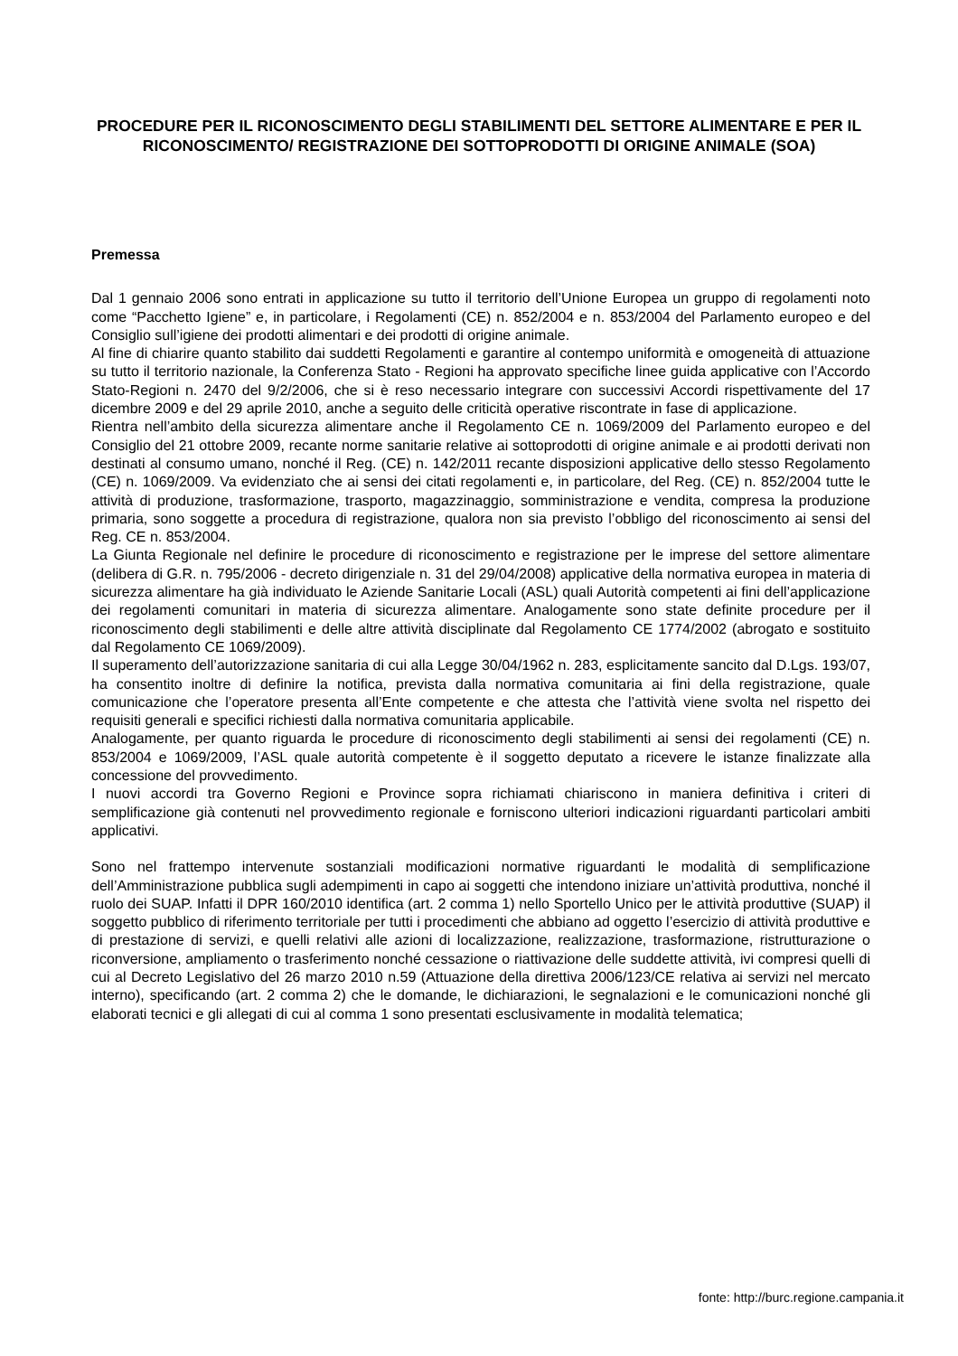PROCEDURE PER IL RICONOSCIMENTO DEGLI STABILIMENTI DEL SETTORE ALIMENTARE E PER IL RICONOSCIMENTO/ REGISTRAZIONE DEI SOTTOPRODOTTI DI ORIGINE ANIMALE (SOA)
Premessa
Dal 1 gennaio 2006 sono entrati in applicazione su tutto il territorio dell’Unione Europea un gruppo di regolamenti noto come “Pacchetto Igiene” e, in particolare, i Regolamenti (CE) n. 852/2004 e n. 853/2004 del Parlamento europeo e del Consiglio sull’igiene dei prodotti alimentari e dei prodotti di origine animale.
Al fine di chiarire quanto stabilito dai suddetti Regolamenti e garantire al contempo uniformità e omogeneità di attuazione su tutto il territorio nazionale, la Conferenza Stato - Regioni ha approvato specifiche linee guida applicative con l’Accordo Stato-Regioni n. 2470 del 9/2/2006, che si è reso necessario integrare con successivi Accordi rispettivamente del 17 dicembre 2009 e del 29 aprile 2010, anche a seguito delle criticità operative riscontrate in fase di applicazione.
Rientra nell’ambito della sicurezza alimentare anche il Regolamento CE n. 1069/2009 del Parlamento europeo e del Consiglio del 21 ottobre 2009, recante norme sanitarie relative ai sottoprodotti di origine animale e ai prodotti derivati non destinati al consumo umano, nonché il Reg. (CE) n. 142/2011 recante disposizioni applicative dello stesso Regolamento (CE) n. 1069/2009. Va evidenziato che ai sensi dei citati regolamenti e, in particolare, del Reg. (CE) n. 852/2004 tutte le attività di produzione, trasformazione, trasporto, magazzinaggio, somministrazione e vendita, compresa la produzione primaria, sono soggette a procedura di registrazione, qualora non sia previsto l’obbligo del riconoscimento ai sensi del Reg. CE n. 853/2004.
La Giunta Regionale nel definire le procedure di riconoscimento e registrazione per le imprese del settore alimentare (delibera di G.R. n. 795/2006 - decreto dirigenziale n. 31 del 29/04/2008) applicative della normativa europea in materia di sicurezza alimentare ha già individuato le Aziende Sanitarie Locali (ASL) quali Autorità competenti ai fini dell’applicazione dei regolamenti comunitari in materia di sicurezza alimentare. Analogamente sono state definite procedure per il riconoscimento degli stabilimenti e delle altre attività disciplinate dal Regolamento CE 1774/2002 (abrogato e sostituito dal Regolamento CE 1069/2009).
Il superamento dell’autorizzazione sanitaria di cui alla Legge 30/04/1962 n. 283, esplicitamente sancito dal D.Lgs. 193/07, ha consentito inoltre di definire la notifica, prevista dalla normativa comunitaria ai fini della registrazione, quale comunicazione che l’operatore presenta all’Ente competente e che attesta che l’attività viene svolta nel rispetto dei requisiti generali e specifici richiesti dalla normativa comunitaria applicabile.
Analogamente, per quanto riguarda le procedure di riconoscimento degli stabilimenti ai sensi dei regolamenti (CE) n. 853/2004 e 1069/2009, l’ASL quale autorità competente è il soggetto deputato a ricevere le istanze finalizzate alla concessione del provvedimento.
I nuovi accordi tra Governo Regioni e Province sopra richiamati chiariscono in maniera definitiva i criteri di semplificazione già contenuti nel provvedimento regionale e forniscono ulteriori indicazioni riguardanti particolari ambiti applicativi.
Sono nel frattempo intervenute sostanziali modificazioni normative riguardanti le modalità di semplificazione dell’Amministrazione pubblica sugli adempimenti in capo ai soggetti che intendono iniziare un’attività produttiva, nonché il ruolo dei SUAP. Infatti il DPR 160/2010 identifica (art. 2 comma 1) nello Sportello Unico per le attività produttive (SUAP) il soggetto pubblico di riferimento territoriale per tutti i procedimenti che abbiano ad oggetto l’esercizio di attività produttive e di prestazione di servizi, e quelli relativi alle azioni di localizzazione, realizzazione, trasformazione, ristrutturazione o riconversione, ampliamento o trasferimento nonché cessazione o riattivazione delle suddette attività, ivi compresi quelli di cui al Decreto Legislativo del 26 marzo 2010 n.59 (Attuazione della direttiva 2006/123/CE relativa ai servizi nel mercato interno), specificando (art. 2 comma 2) che le domande, le dichiarazioni, le segnalazioni e le comunicazioni nonché gli elaborati tecnici e gli allegati di cui al comma 1 sono presentati esclusivamente in modalità telematica;
fonte: http://burc.regione.campania.it